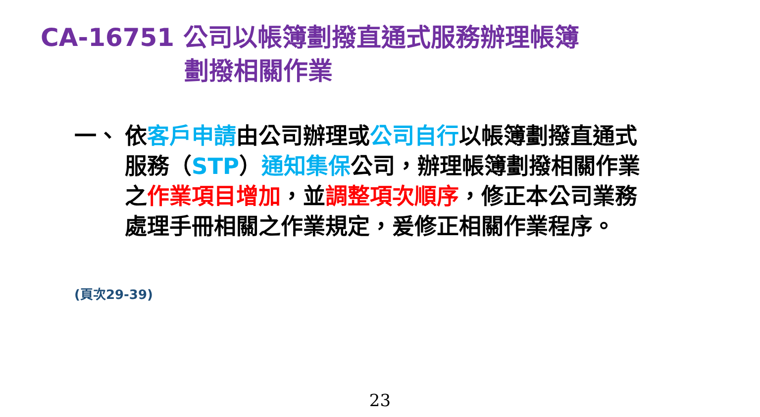CA-16751 公司以帳簿劃撥直通式服務辦理帳簿
劃撥相關作業
一、 依客戶申請由公司辦理或公司自行以帳簿劃撥直通式服務（STP）通知集保公司，辦理帳簿劃撥相關作業之作業項目增加，並調整項次順序，修正本公司業務處理手冊相關之作業規定，爰修正相關作業程序。
(頁次29-39)
23